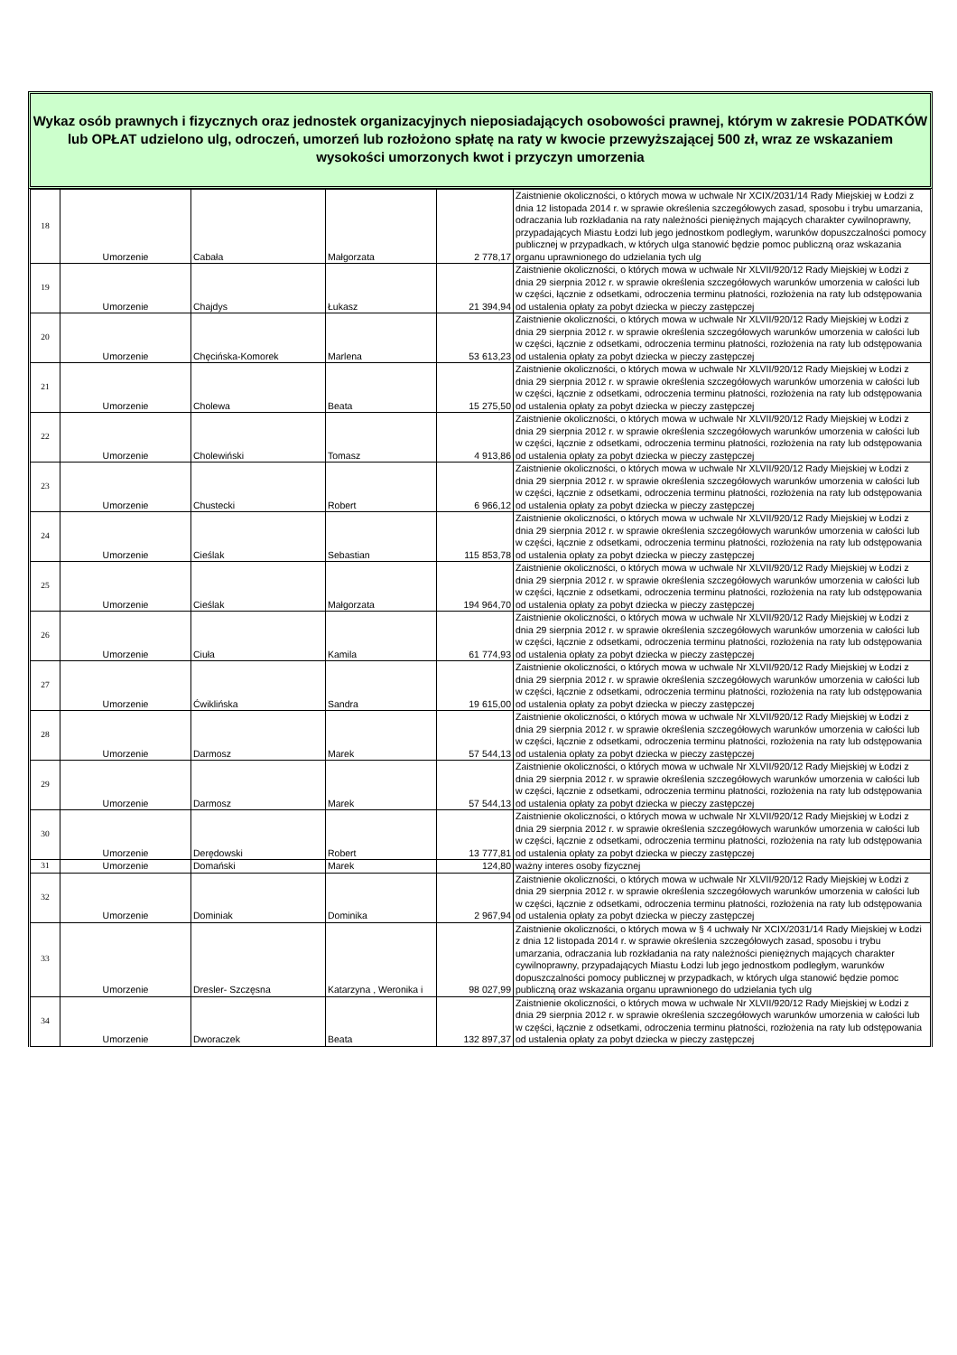Wykaz osób prawnych i fizycznych oraz jednostek organizacyjnych nieposiadających osobowości prawnej, którym w zakresie PODATKÓW lub OPŁAT udzielono ulg, odroczeń, umorzeń lub rozłożono spłatę na raty w kwocie przewyższającej 500 zł, wraz ze wskazaniem wysokości umorzonych kwot i przyczyn umorzenia
| 18 | Umorzenie | Cabała | Małgorzata | 2 778,17 | Zaistnienie okoliczności, o których mowa w uchwale Nr XCIX/2031/14 Rady Miejskiej w Łodzi z dnia 12 listopada 2014 r. w sprawie określenia szczegółowych zasad, sposobu i trybu umarzania, odraczania lub rozkładania na raty należności pieniężnych mających charakter cywilnoprawny, przypadających Miastu Łodzi lub jego jednostkom podległym, warunków dopuszczalności pomocy publicznej w przypadkach, w których ulga stanowić będzie pomoc publiczną oraz wskazania organu uprawnionego do udzielania tych ulg |
| 19 | Umorzenie | Chajdys | Łukasz | 21 394,94 | Zaistnienie okoliczności, o których mowa w uchwale Nr XLVII/920/12 Rady Miejskiej w Łodzi z dnia 29 sierpnia 2012 r. w sprawie określenia szczegółowych warunków umorzenia w całości lub w części, łącznie z odsetkami, odroczenia terminu płatności, rozłożenia na raty lub odstępowania od ustalenia opłaty za pobyt dziecka w pieczy zastępczej |
| 20 | Umorzenie | Chęcińska-Komorek | Marlena | 53 613,23 | Zaistnienie okoliczności, o których mowa w uchwale Nr XLVII/920/12 Rady Miejskiej w Łodzi z dnia 29 sierpnia 2012 r. w sprawie określenia szczegółowych warunków umorzenia w całości lub w części, łącznie z odsetkami, odroczenia terminu płatności, rozłożenia na raty lub odstępowania od ustalenia opłaty za pobyt dziecka w pieczy zastępczej |
| 21 | Umorzenie | Cholewa | Beata | 15 275,50 | Zaistnienie okoliczności, o których mowa w uchwale Nr XLVII/920/12 Rady Miejskiej w Łodzi z dnia 29 sierpnia 2012 r. w sprawie określenia szczegółowych warunków umorzenia w całości lub w części, łącznie z odsetkami, odroczenia terminu płatności, rozłożenia na raty lub odstępowania od ustalenia opłaty za pobyt dziecka w pieczy zastępczej |
| 22 | Umorzenie | Cholewiński | Tomasz | 4 913,86 | Zaistnienie okoliczności, o których mowa w uchwale Nr XLVII/920/12 Rady Miejskiej w Łodzi z dnia 29 sierpnia 2012 r. w sprawie określenia szczegółowych warunków umorzenia w całości lub w części, łącznie z odsetkami, odroczenia terminu płatności, rozłożenia na raty lub odstępowania od ustalenia opłaty za pobyt dziecka w pieczy zastępczej |
| 23 | Umorzenie | Chustecki | Robert | 6 966,12 | Zaistnienie okoliczności, o których mowa w uchwale Nr XLVII/920/12 Rady Miejskiej w Łodzi z dnia 29 sierpnia 2012 r. w sprawie określenia szczegółowych warunków umorzenia w całości lub w części, łącznie z odsetkami, odroczenia terminu płatności, rozłożenia na raty lub odstępowania od ustalenia opłaty za pobyt dziecka w pieczy zastępczej |
| 24 | Umorzenie | Cieślak | Sebastian | 115 853,78 | Zaistnienie okoliczności, o których mowa w uchwale Nr XLVII/920/12 Rady Miejskiej w Łodzi z dnia 29 sierpnia 2012 r. w sprawie określenia szczegółowych warunków umorzenia w całości lub w części, łącznie z odsetkami, odroczenia terminu płatności, rozłożenia na raty lub odstępowania od ustalenia opłaty za pobyt dziecka w pieczy zastępczej |
| 25 | Umorzenie | Cieślak | Małgorzata | 194 964,70 | Zaistnienie okoliczności, o których mowa w uchwale Nr XLVII/920/12 Rady Miejskiej w Łodzi z dnia 29 sierpnia 2012 r. w sprawie określenia szczegółowych warunków umorzenia w całości lub w części, łącznie z odsetkami, odroczenia terminu płatności, rozłożenia na raty lub odstępowania od ustalenia opłaty za pobyt dziecka w pieczy zastępczej |
| 26 | Umorzenie | Ciuła | Kamila | 61 774,93 | Zaistnienie okoliczności, o których mowa w uchwale Nr XLVII/920/12 Rady Miejskiej w Łodzi z dnia 29 sierpnia 2012 r. w sprawie określenia szczegółowych warunków umorzenia w całości lub w części, łącznie z odsetkami, odroczenia terminu płatności, rozłożenia na raty lub odstępowania od ustalenia opłaty za pobyt dziecka w pieczy zastępczej |
| 27 | Umorzenie | Ćwiklińska | Sandra | 19 615,00 | Zaistnienie okoliczności, o których mowa w uchwale Nr XLVII/920/12 Rady Miejskiej w Łodzi z dnia 29 sierpnia 2012 r. w sprawie określenia szczegółowych warunków umorzenia w całości lub w części, łącznie z odsetkami, odroczenia terminu płatności, rozłożenia na raty lub odstępowania od ustalenia opłaty za pobyt dziecka w pieczy zastępczej |
| 28 | Umorzenie | Darmosz | Marek | 57 544,13 | Zaistnienie okoliczności, o których mowa w uchwale Nr XLVII/920/12 Rady Miejskiej w Łodzi z dnia 29 sierpnia 2012 r. w sprawie określenia szczegółowych warunków umorzenia w całości lub w części, łącznie z odsetkami, odroczenia terminu płatności, rozłożenia na raty lub odstępowania od ustalenia opłaty za pobyt dziecka w pieczy zastępczej |
| 29 | Umorzenie | Darmosz | Marek | 57 544,13 | Zaistnienie okoliczności, o których mowa w uchwale Nr XLVII/920/12 Rady Miejskiej w Łodzi z dnia 29 sierpnia 2012 r. w sprawie określenia szczegółowych warunków umorzenia w całości lub w części, łącznie z odsetkami, odroczenia terminu płatności, rozłożenia na raty lub odstępowania od ustalenia opłaty za pobyt dziecka w pieczy zastępczej |
| 30 | Umorzenie | Derędowski | Robert | 13 777,81 | Zaistnienie okoliczności, o których mowa w uchwale Nr XLVII/920/12 Rady Miejskiej w Łodzi z dnia 29 sierpnia 2012 r. w sprawie określenia szczegółowych warunków umorzenia w całości lub w części, łącznie z odsetkami, odroczenia terminu płatności, rozłożenia na raty lub odstępowania od ustalenia opłaty za pobyt dziecka w pieczy zastępczej |
| 31 | Umorzenie | Domański | Marek | 124,80 | ważny interes osoby fizycznej |
| 32 | Umorzenie | Dominiak | Dominika | 2 967,94 | Zaistnienie okoliczności, o których mowa w uchwale Nr XLVII/920/12 Rady Miejskiej w Łodzi z dnia 29 sierpnia 2012 r. w sprawie określenia szczegółowych warunków umorzenia w całości lub w części, łącznie z odsetkami, odroczenia terminu płatności, rozłożenia na raty lub odstępowania od ustalenia opłaty za pobyt dziecka w pieczy zastępczej |
| 33 | Umorzenie | Dresler- Szczęsna | Katarzyna , Weronika i | 98 027,99 | Zaistnienie okoliczności, o których mowa w § 4 uchwały Nr XCIX/2031/14 Rady Miejskiej w Łodzi z dnia 12 listopada 2014 r. w sprawie określenia szczegółowych zasad, sposobu i trybu umarzania, odraczania lub rozkładania na raty należności pieniężnych mających charakter cywilnoprawny, przypadających Miastu Łodzi lub jego jednostkom podległym, warunków dopuszczalności pomocy publicznej w przypadkach, w których ulga stanowić będzie pomoc publiczną oraz wskazania organu uprawnionego do udzielania tych ulg |
| 34 | Umorzenie | Dworaczek | Beata | 132 897,37 | Zaistnienie okoliczności, o których mowa w uchwale Nr XLVII/920/12 Rady Miejskiej w Łodzi z dnia 29 sierpnia 2012 r. w sprawie określenia szczegółowych warunków umorzenia w całości lub w części, łącznie z odsetkami, odroczenia terminu płatności, rozłożenia na raty lub odstępowania od ustalenia opłaty za pobyt dziecka w pieczy zastępczej |